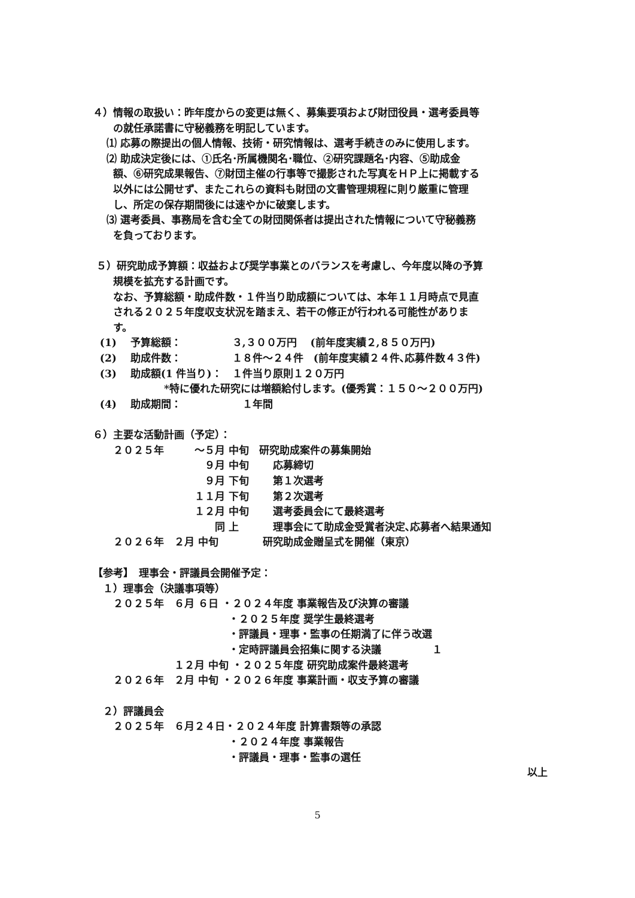４）情報の取扱い：昨年度からの変更は無く、募集要項および財団役員・選考委員等
　　の就任承諾書に守秘義務を明記しています。
　 ⑴ 応募の際提出の個人情報、技術・研究情報は、選考手続きのみに使用します。
　 ⑵ 助成決定後には、①氏名･所属機関名･職位、②研究課題名･内容、⑤助成金
　　額、⑥研究成果報告、⑦財団主催の行事等で撮影された写真をＨＰ上に掲載する
　　以外には公開せず、またこれらの資料も財団の文書管理規程に則り厳重に管理
　　し、所定の保存期間後には速やかに破棄します。
　 ⑶ 選考委員、事務局を含む全ての財団関係者は提出された情報について守秘義務
　　を負っております。
５）研究助成予算額：収益および奨学事業とのバランスを考慮し、今年度以降の予算
　　規模を拡充する計画です。
　　なお、予算総額・助成件数・１件当り助成額については、本年１１月時点で見直
　　される２０２５年度収支状況を踏まえ、若干の修正が行われる可能性がありま
　　す。
(1)　 予算総額：　　　　　３,３００万円　 (前年度実績２,８５０万円)
(2)　 助成件数：　　　　　１８件～２４件　(前年度実績２４件､応募件数４３件)
(3)　 助成額(1 件当り)：　１件当り原則１２０万円
　　　　　　　*特に優れた研究には増額給付します。(優秀賞：１５０～２００万円)
(4)　 助成期間：　　　　　　１年間
６）主要な活動計画（予定）：
　　２０２５年　　　～５月 中旬　研究助成案件の募集開始
　　　　　　　　　　　９月 中旬　　 応募締切
　　　　　　　　　　　９月 下旬　　 第１次選考
　　　　　　　　　　１１月 下旬　　 第２次選考
　　　　　　　　　　１２月 中旬　　 選考委員会にて最終選考
　　　　　　　　　　　　同 上　　　 理事会にて助成金受賞者決定､応募者へ結果通知
　　２０２６年　２月 中旬　　　　 研究助成金贈呈式を開催（東京）
【参考】　理事会・評議員会開催予定：
　１）理事会（決議事項等）
　　２０２５年　６月 ６日 ・２０２４年度 事業報告及び決算の審議
　　　　　　　　　　　　　 ・２０２５年度 奨学生最終選考
　　　　　　　　　　　　　 ・評議員・理事・監事の任期満了に伴う改選
　　　　　　　　　　　　　 ・定時評議員会招集に関する決議　　　　　１
　　　　　　　　１２月 中旬 ・２０２５年度 研究助成案件最終選考
　　２０２６年　２月 中旬 ・２０２６年度 事業計画・収支予算の審議
　２）評議員会
　　２０２５年　６月２４日・２０２４年度 計算書類等の承認
　　　　　　　　　　　　　 ・２０２４年度 事業報告
　　　　　　　　　　　　　 ・評議員・理事・監事の選任
以上
5